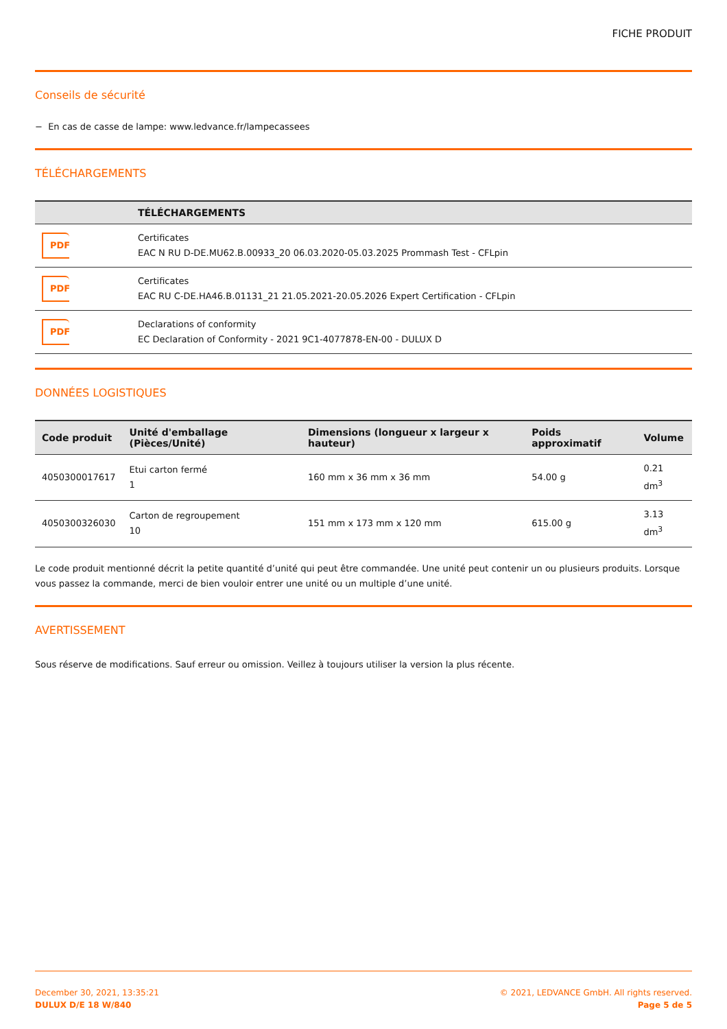FICHE PRODUIT
Conseils de sécurité
− En cas de casse de lampe: www.ledvance.fr/lampecassees
TÉLÉCHARGEMENTS
| | TÉLÉCHARGEMENTS |
| --- | --- |
| PDF | Certificates EAC N RU D-DE.MU62.B.00933_20 06.03.2020-05.03.2025 Prommash Test - CFLpin |
| PDF | Certificates EAC RU C-DE.HA46.B.01131_21 21.05.2021-20.05.2026 Expert Certification - CFLpin |
| PDF | Declarations of conformity EC Declaration of Conformity - 2021 9C1-4077878-EN-00 - DULUX D |
DONNÉES LOGISTIQUES
| Code produit | Unité d'emballage (Pièces/Unité) | Dimensions (longueur x largeur x hauteur) | Poids approximatif | Volume |
| --- | --- | --- | --- | --- |
| 4050300017617 | Etui carton fermé 1 | 160 mm x 36 mm x 36 mm | 54.00 g | 0.21 dm<sup>3</sup> |
| 4050300326030 | Carton de regroupement 10 | 151 mm x 173 mm x 120 mm | 615.00 g | 3.13 dm<sup>3</sup> |
Le code produit mentionné décrit la petite quantité d’unité qui peut être commandée. Une unité peut contenir un ou plusieurs produits. Lorsque vous passez la commande, merci de bien vouloir entrer une unité ou un multiple d’une unité.
AVERTISSEMENT
Sous réserve de modifications. Sauf erreur ou omission. Veillez à toujours utiliser la version la plus récente.
December 30, 2021, 13:35:21
DULUX D/E 18 W/840
© 2021, LEDVANCE GmbH. All rights reserved.
Page 5 de 5